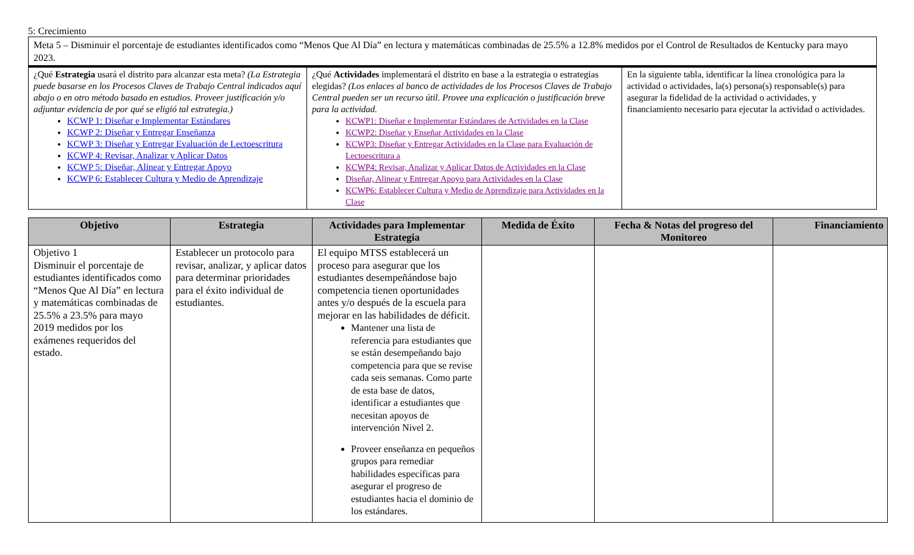5: Crecimiento
| Meta 5 – Disminuir el porcentaje de estudiantes identificados como “Menos Que Al Día” en lectura y matemáticas combinadas de 25.5% a 12.8% medidos por el Control de Resultados de Kentucky para mayo 2023. | | |
| ¿Qué Estrategia usará el distrito para alcanzar esta meta? (La Estrategia puede basarse en los Procesos Claves de Trabajo Central indicados aquí abajo o en otro método basado en estudios. Proveer justificación y/o adjuntar evidencia de por qué se eligió tal estrategia.) KCWP 1: Diseñar e Implementar Estándares KCWP 2: Diseñar y Entregar Enseñanza KCWP 3: Diseñar y Entregar Evaluación de Lectoescritura KCWP 4: Revisar, Analizar y Aplicar Datos KCWP 5: Diseñar, Alinear y Entregar Apoyo KCWP 6: Establecer Cultura y Medio de Aprendizaje | ¿Qué Actividades implementará el distrito en base a la estrategia o estrategias elegidas? (Los enlaces al banco de actividades de los Procesos Claves de Trabajo Central pueden ser un recurso útil. Provee una explicación o justificación breve para la actividad. KCWP1: Diseñar e Implementar Estándares de Actividades en la Clase KCWP2: Diseñar y Enseñar Actividades en la Clase KCWP3: Diseñar y Entregar Actividades en la Clase para Evaluación de Lectoescritura a KCWP4: Revisar, Analizar y Aplicar Datos de Actividades en la Clase Diseñar, Alinear y Entregar Apoyo para Actividades en la Clase KCWP6: Establecer Cultura y Medio de Aprendizaje para Actividades en la Clase | En la siguiente tabla, identificar la línea cronológica para la actividad o actividades, la(s) persona(s) responsable(s) para asegurar la fidelidad de la actividad o actividades, y financiamiento necesario para ejecutar la actividad o actividades. |
| Objetivo | Estrategia | Actividades para Implementar Estrategia | Medida de Éxito | Fecha & Notas del progreso del Monitoreo | Financiamiento |
| --- | --- | --- | --- | --- | --- |
| Objetivo 1 Disminuir el porcentaje de estudiantes identificados como “Menos Que Al Día” en lectura y matemáticas combinadas de 25.5% a 23.5% para mayo 2019 medidos por los exámenes requeridos del estado. | Establecer un protocolo para revisar, analizar, y aplicar datos para determinar prioridades para el éxito individual de estudiantes. | El equipo MTSS establecerá un proceso para asegurar que los estudiantes desempeñándose bajo competencia tienen oportunidades antes y/o después de la escuela para mejorar en las habilidades de déficit. Mantener una lista de referencia para estudiantes que se están desempeñando bajo competencia para que se revise cada seis semanas. Como parte de esta base de datos, identificar a estudiantes que necesitan apoyos de intervención Nivel 2. Proveer enseñanza en pequeños grupos para remediar habilidades específicas para asegurar el progreso de estudiantes hacia el dominio de los estándares. | | | |